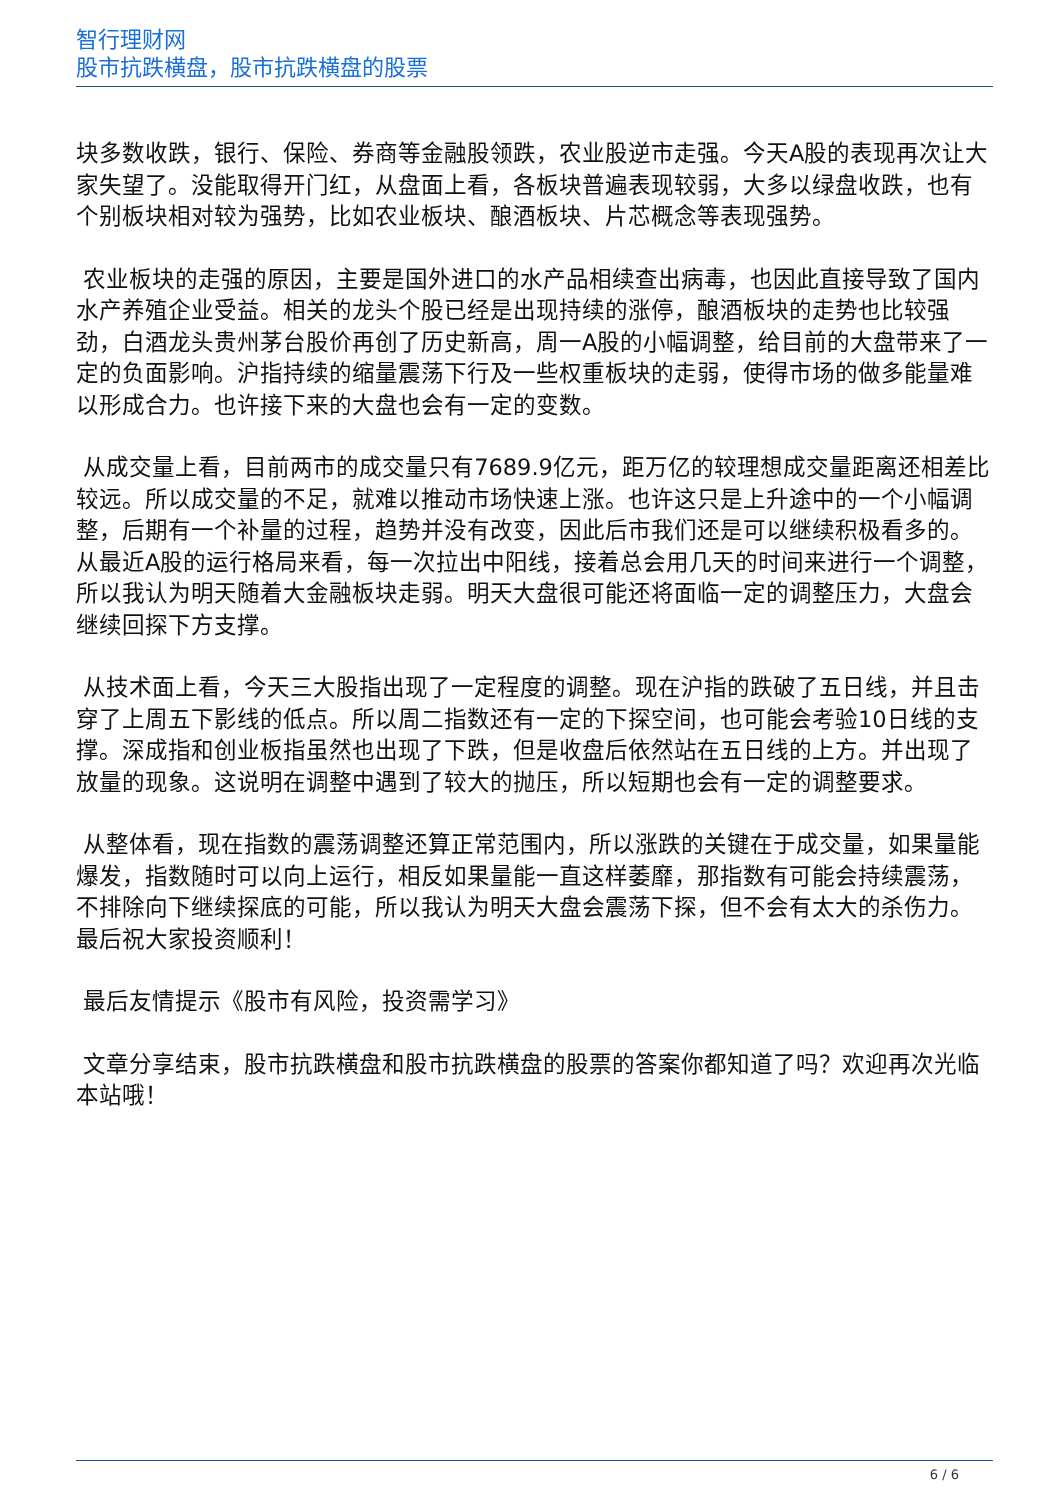智行理财网
股市抗跌横盘，股市抗跌横盘的股票
块多数收跌，银行、保险、券商等金融股领跌，农业股逆市走强。今天A股的表现再次让大家失望了。没能取得开门红，从盘面上看，各板块普遍表现较弱，大多以绿盘收跌，也有个别板块相对较为强势，比如农业板块、酿酒板块、片芯概念等表现强势。
农业板块的走强的原因，主要是国外进口的水产品相续查出病毒，也因此直接导致了国内水产养殖企业受益。相关的龙头个股已经是出现持续的涨停，酿酒板块的走势也比较强劲，白酒龙头贵州茅台股价再创了历史新高，周一A股的小幅调整，给目前的大盘带来了一定的负面影响。沪指持续的缩量震荡下行及一些权重板块的走弱，使得市场的做多能量难以形成合力。也许接下来的大盘也会有一定的变数。
从成交量上看，目前两市的成交量只有7689.9亿元，距万亿的较理想成交量距离还相差比较远。所以成交量的不足，就难以推动市场快速上涨。也许这只是上升途中的一个小幅调整，后期有一个补量的过程，趋势并没有改变，因此后市我们还是可以继续积极看多的。从最近A股的运行格局来看，每一次拉出中阳线，接着总会用几天的时间来进行一个调整，所以我认为明天随着大金融板块走弱。明天大盘很可能还将面临一定的调整压力，大盘会继续回探下方支撑。
从技术面上看，今天三大股指出现了一定程度的调整。现在沪指的跌破了五日线，并且击穿了上周五下影线的低点。所以周二指数还有一定的下探空间，也可能会考验10日线的支撑。深成指和创业板指虽然也出现了下跌，但是收盘后依然站在五日线的上方。并出现了放量的现象。这说明在调整中遇到了较大的抛压，所以短期也会有一定的调整要求。
从整体看，现在指数的震荡调整还算正常范围内，所以涨跌的关键在于成交量，如果量能爆发，指数随时可以向上运行，相反如果量能一直这样萎靡，那指数有可能会持续震荡，不排除向下继续探底的可能，所以我认为明天大盘会震荡下探，但不会有太大的杀伤力。最后祝大家投资顺利！
最后友情提示《股市有风险，投资需学习》
文章分享结束，股市抗跌横盘和股市抗跌横盘的股票的答案你都知道了吗？欢迎再次光临本站哦！
6 / 6